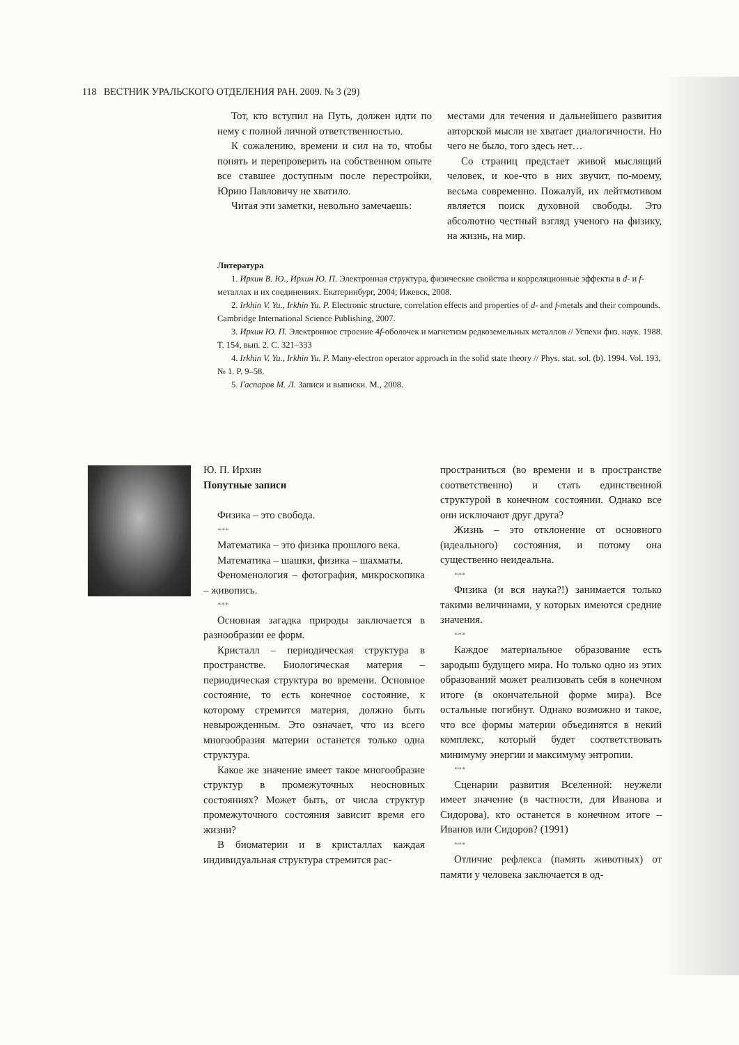118 ВЕСТНИК УРАЛЬСКОГО ОТДЕЛЕНИЯ РАН. 2009. № 3 (29)
Тот, кто вступил на Путь, должен идти по нему с полной личной ответственностью.
К сожалению, времени и сил на то, чтобы понять и перепроверить на собственном опыте все ставшее доступным после перестройки, Юрию Павловичу не хватило.
Читая эти заметки, невольно замечаешь:
местами для течения и дальнейшего развития авторской мысли не хватает диалогичности. Но чего не было, того здесь нет…
Со страниц предстает живой мыслящий человек, и кое-что в них звучит, по-моему, весьма современно. Пожалуй, их лейтмотивом является поиск духовной свободы. Это абсолютно честный взгляд ученого на физику, на жизнь, на мир.
Литература
1. Ирхин В. Ю., Ирхин Ю. П. Электронная структура, физические свойства и корреляционные эффекты в d- и f-металлах и их соединениях. Екатеринбург, 2004; Ижевск, 2008.
2. Irkhin V. Yu., Irkhin Yu. P. Electronic structure, correlation effects and properties of d- and f-metals and their compounds. Cambridge International Science Publishing, 2007.
3. Ирхин Ю. П. Электронное строение 4f-оболочек и магнетизм редкоземельных металлов // Успехи физ. наук. 1988. Т. 154, вып. 2. С. 321–333
4. Irkhin V. Yu., Irkhin Yu. P. Many-electron operator approach in the solid state theory // Phys. stat. sol. (b). 1994. Vol. 193, № 1. P. 9–58.
5. Гаспаров М. Л. Записи и выписки. М., 2008.
Ю. П. Ирхин
Попутные записи
Физика – это свобода.
***
Математика – это физика прошлого века.
Математика – шашки, физика – шахматы.
Феноменология – фотография, микроскопика – живопись.
***
Основная загадка природы заключается в разнообразии ее форм.
Кристалл – периодическая структура в пространстве. Биологическая материя – периодическая структура во времени. Основное состояние, то есть конечное состояние, к которому стремится материя, должно быть невырожденным. Это означает, что из всего многообразия материи останется только одна структура.
Какое же значение имеет такое многообразие структур в промежуточных неосновных состояниях? Может быть, от числа структур промежуточного состояния зависит время его жизни?
В биоматерии и в кристаллах каждая индивидуальная структура стремится рас-
пространиться (во времени и в пространстве соответственно) и стать единственной структурой в конечном состоянии. Однако все они исключают друг друга?
Жизнь – это отклонение от основного (идеального) состояния, и потому она существенно неидеальна.
***
Физика (и вся наука?!) занимается только такими величинами, у которых имеются средние значения.
***
Каждое материальное образование есть зародыш будущего мира. Но только одно из этих образований может реализовать себя в конечном итоге (в окончательной форме мира). Все остальные погибнут. Однако возможно и такое, что все формы материи объединятся в некий комплекс, который будет соответствовать минимуму энергии и максимуму энтропии.
***
Сценарии развития Вселенной: неужели имеет значение (в частности, для Иванова и Сидорова), кто останется в конечном итоге – Иванов или Сидоров? (1991)
***
Отличие рефлекса (память животных) от памяти у человека заключается в од-